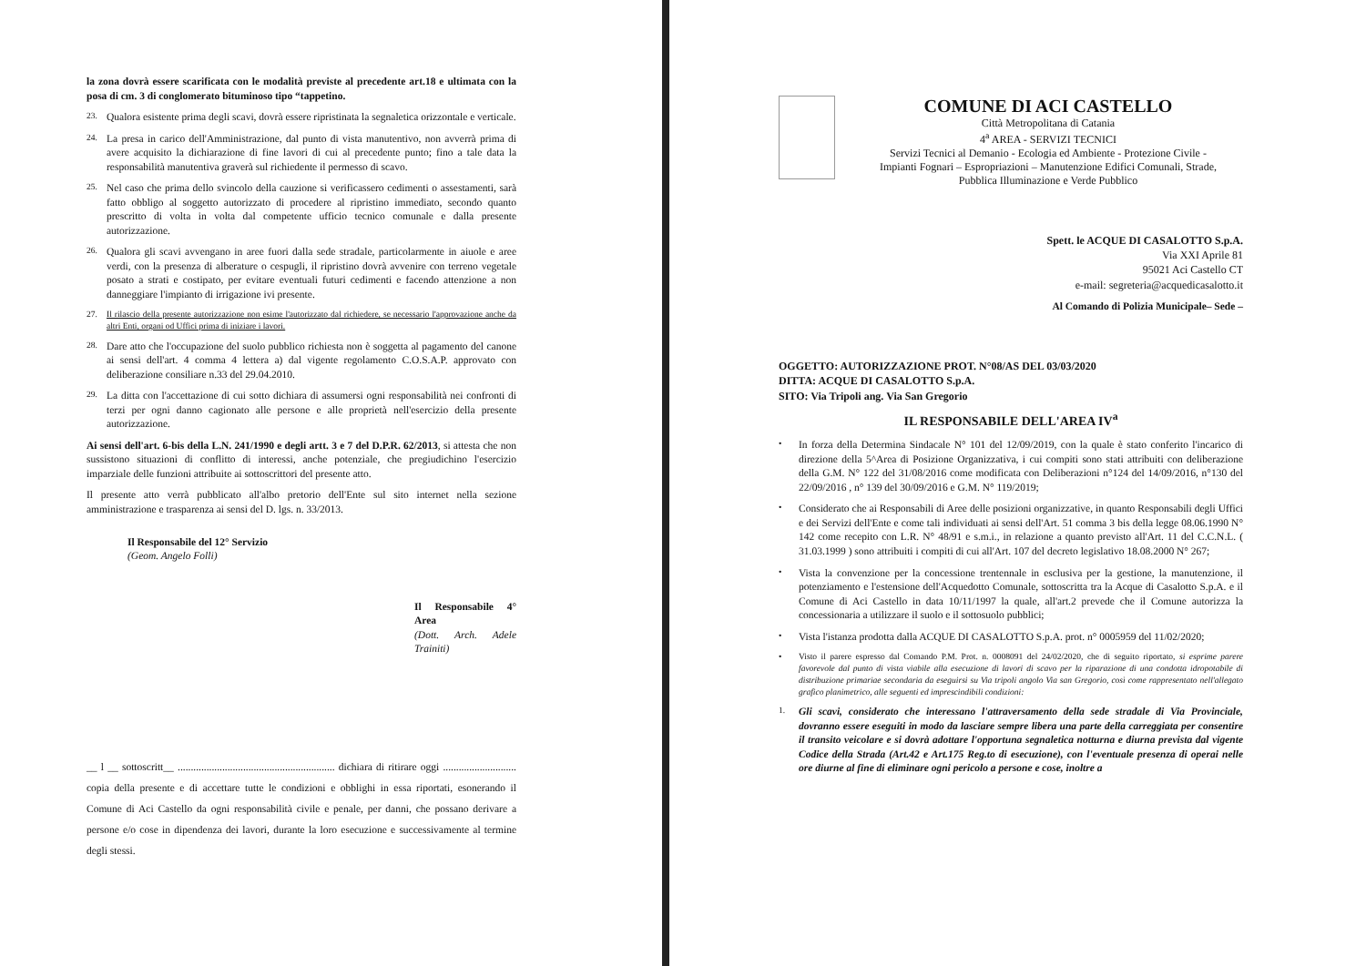la zona dovrà essere scarificata con le modalità previste al precedente art.18 e ultimata con la posa di cm. 3 di conglomerato bituminoso tipo “tappetino.
23. Qualora esistente prima degli scavi, dovrà essere ripristinata la segnaletica orizzontale e verticale.
24. La presa in carico dell'Amministrazione, dal punto di vista manutentivo, non avverrà prima di avere acquisito la dichiarazione di fine lavori di cui al precedente punto; fino a tale data la responsabilità manutentiva graverà sul richiedente il permesso di scavo.
25. Nel caso che prima dello svincolo della cauzione si verificassero cedimenti o assestamenti, sarà fatto obbligo al soggetto autorizzato di procedere al ripristino immediato, secondo quanto prescritto di volta in volta dal competente ufficio tecnico comunale e dalla presente autorizzazione.
26. Qualora gli scavi avvengano in aree fuori dalla sede stradale, particolarmente in aiuole e aree verdi, con la presenza di alberature o cespugli, il ripristino dovrà avvenire con terreno vegetale posato a strati e costipato, per evitare eventuali futuri cedimenti e facendo attenzione a non danneggiare l'impianto di irrigazione ivi presente.
27. Il rilascio della presente autorizzazione non esime l'autorizzato dal richiedere, se necessario l'approvazione anche da altri Enti, organi od Uffici prima di iniziare i lavori.
28. Dare atto che l'occupazione del suolo pubblico richiesta non è soggetta al pagamento del canone ai sensi dell'art. 4 comma 4 lettera a) dal vigente regolamento C.O.S.A.P. approvato con deliberazione consiliare n.33 del 29.04.2010.
29. La ditta con l'accettazione di cui sotto dichiara di assumersi ogni responsabilità nei confronti di terzi per ogni danno cagionato alle persone e alle proprietà nell'esercizio della presente autorizzazione.
Ai sensi dell'art. 6-bis della L.N. 241/1990 e degli artt. 3 e 7 del D.P.R. 62/2013, si attesta che non sussistono situazioni di conflitto di interessi, anche potenziale, che pregiudichino l'esercizio imparziale delle funzioni attribuite ai sottoscrittori del presente atto.
Il presente atto verrà pubblicato all'albo pretorio dell'Ente sul sito internet nella sezione amministrazione e trasparenza ai sensi del D. lgs. n. 33/2013.
Il Responsabile del 12° Servizio
(Geom. Angelo Folli)
Il Responsabile 4° Area
(Dott. Arch. Adele Trainiti)
__ l __ sottoscritt__ ............................................................ dichiara di ritirare oggi ............................ copia della presente e di accettare tutte le condizioni e obblighi in essa riportati, esonerando il Comune di Aci Castello da ogni responsabilità civile e penale, per danni, che possano derivare a persone e/o cose in dipendenza dei lavori, durante la loro esecuzione e successivamente al termine degli stessi.
COMUNE DI ACI CASTELLO
Città Metropolitana di Catania
4<sup>a</sup> AREA - SERVIZI TECNICI
Servizi Tecnici al Demanio - Ecologia ed Ambiente - Protezione Civile -
Impianti Fognari – Espropriazioni – Manutenzione Edifici Comunali, Strade,
Pubblica Illuminazione e Verde Pubblico
Spett. le ACQUE DI CASALOTTO S.p.A.
Via XXI Aprile 81
95021 Aci Castello CT
e-mail: segreteria@acquedicasalotto.it
Al Comando di Polizia Municipale– Sede –
OGGETTO: AUTORIZZAZIONE PROT. N°08/AS DEL 03/03/2020
DITTA: ACQUE DI CASALOTTO S.p.A.
SITO: Via Tripoli ang. Via San Gregorio
IL RESPONSABILE DELL'AREA IV<sup>a</sup>
• In forza della Determina Sindacale N° 101 del 12/09/2019, con la quale è stato conferito l'incarico di direzione della 5^Area di Posizione Organizzativa, i cui compiti sono stati attribuiti con deliberazione della G.M. N° 122 del 31/08/2016 come modificata con Deliberazioni n°124 del 14/09/2016, n°130 del 22/09/2016 , n° 139 del 30/09/2016 e G.M. N° 119/2019;
• Considerato che ai Responsabili di Aree delle posizioni organizzative, in quanto Responsabili degli Uffici e dei Servizi dell'Ente e come tali individuati ai sensi dell'Art. 51 comma 3 bis della legge 08.06.1990 N° 142 come recepito con L.R. N° 48/91 e s.m.i., in relazione a quanto previsto all'Art. 11 del C.C.N.L. ( 31.03.1999 ) sono attribuiti i compiti di cui all'Art. 107 del decreto legislativo 18.08.2000 N° 267;
• Vista la convenzione per la concessione trentennale in esclusiva per la gestione, la manutenzione, il potenziamento e l'estensione dell'Acquedotto Comunale, sottoscritta tra la Acque di Casalotto S.p.A. e il Comune di Aci Castello in data 10/11/1997 la quale, all'art.2 prevede che il Comune autorizza la concessionaria a utilizzare il suolo e il sottosuolo pubblici;
• Vista l'istanza prodotta dalla ACQUE DI CASALOTTO S.p.A. prot. n° 0005959 del 11/02/2020;
• Visto il parere espresso dal Comando P.M. Prot. n. 0008091 del 24/02/2020, che di seguito riportato, si esprime parere favorevole dal punto di vista viabile alla esecuzione di lavori di scavo per la riparazione di una condotta idropotabile di distribuzione primariae secondaria da eseguirsi su Via tripoli angolo Via san Gregorio, così come rappresentato nell'allegato grafico planimetrico, alle seguenti ed imprescindibili condizioni:
1. Gli scavi, considerato che interessano l'attraversamento della sede stradale di Via Provinciale, dovranno essere eseguiti in modo da lasciare sempre libera una parte della carreggiata per consentire il transito veicolare e si dovrà adottare l'opportuna segnaletica notturna e diurna prevista dal vigente Codice della Strada (Art.42 e Art.175 Reg.to di esecuzione), con l'eventuale presenza di operai nelle ore diurne al fine di eliminare ogni pericolo a persone e cose, inoltre a